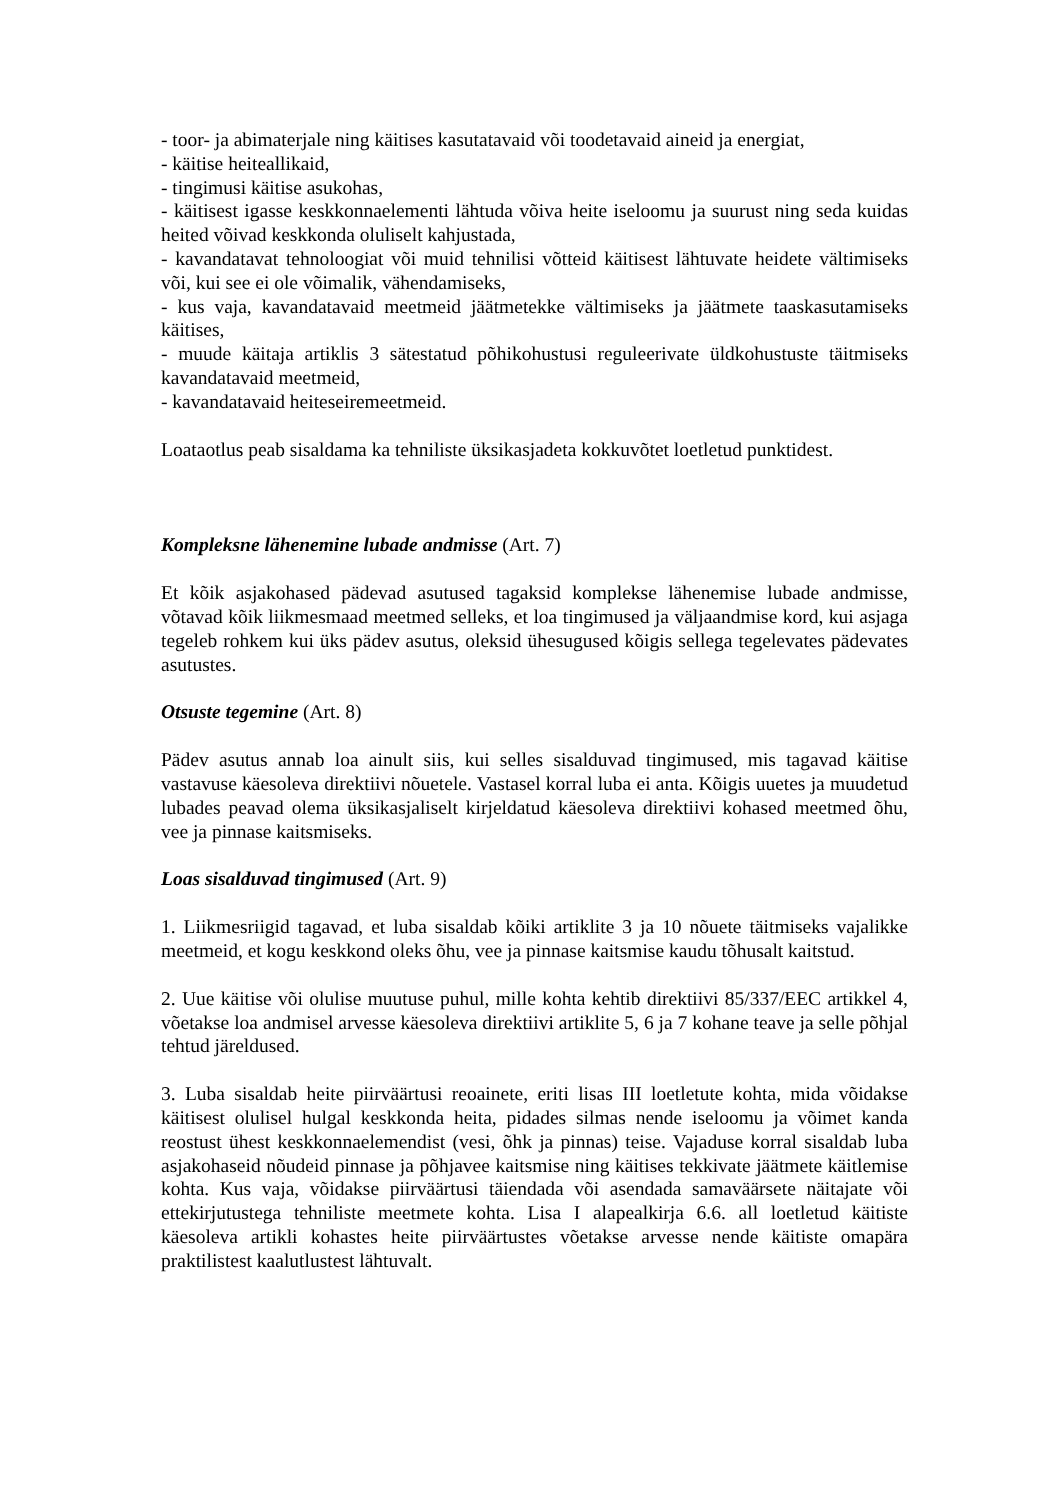- toor- ja abimaterjale ning käitises kasutatavaid või toodetavaid aineid ja energiat,
- käitise heiteallikaid,
- tingimusi käitise asukohas,
- käitisest igasse keskkonnaelementi lähtuda võiva heite iseloomu ja suurust ning seda kuidas heited võivad keskkonda oluliselt kahjustada,
- kavandatavat tehnoloogiat või muid tehnilisi võtteid käitisest lähtuvate heidete vältimiseks või, kui see ei ole võimalik, vähendamiseks,
- kus vaja, kavandatavaid meetmeid jäätmetekke vältimiseks ja jäätmete taaskasutamiseks käitises,
- muude käitaja artiklis 3 sätestatud põhikohustusi reguleerivate üldkohustuste täitmiseks kavandatavaid meetmeid,
- kavandatavaid heiteseiremeetmeid.
Loataotlus peab sisaldama ka tehniliste üksikasjadeta kokkuvõtet loetletud punktidest.
Kompleksne lähenemine lubade andmisse (Art. 7)
Et kõik asjakohased pädevad asutused tagaksid komplekse lähenemise lubade andmisse, võtavad kõik liikmesmaad meetmed selleks, et loa tingimused ja väljaandmise kord, kui asjaga tegeleb rohkem kui üks pädev asutus, oleksid ühesugused kõigis sellega tegelevates pädevates asutustes.
Otsuste tegemine (Art. 8)
Pädev asutus annab loa ainult siis, kui selles sisalduvad tingimused, mis tagavad käitise vastavuse käesoleva direktiivi nõuetele. Vastasel korral luba ei anta. Kõigis uuetes ja muudetud lubades peavad olema üksikasjaliselt kirjeldatud käesoleva direktiivi kohased meetmed õhu, vee ja pinnase kaitsmiseks.
Loas sisalduvad tingimused (Art. 9)
1. Liikmesriigid tagavad, et luba sisaldab kõiki artiklite 3 ja 10 nõuete täitmiseks vajalikke meetmeid, et kogu keskkond oleks õhu, vee ja pinnase kaitsmise kaudu tõhusalt kaitstud.
2. Uue käitise või olulise muutuse puhul, mille kohta kehtib direktiivi 85/337/EEC artikkel 4, võetakse loa andmisel arvesse käesoleva direktiivi artiklite 5, 6 ja 7 kohane teave ja selle põhjal tehtud järeldused.
3. Luba sisaldab heite piirväärtusi reoainete, eriti lisas III loetletute kohta, mida võidakse käitisest olulisel hulgal keskkonda heita, pidades silmas nende iseloomu ja võimet kanda reostust ühest keskkonnaelemendist (vesi, õhk ja pinnas) teise. Vajaduse korral sisaldab luba asjakohaseid nõudeid pinnase ja põhjavee kaitsmise ning käitises tekkivate jäätmete käitlemise kohta. Kus vaja, võidakse piirväärtusi täiendada või asendada samaväärsete näitajate või ettekirjutustega tehniliste meetmete kohta. Lisa I alapealkirja 6.6. all loetletud käitiste käesoleva artikli kohastes heite piirväärtustes võetakse arvesse nende käitiste omapära praktilistest kaalutlustest lähtuvalt.